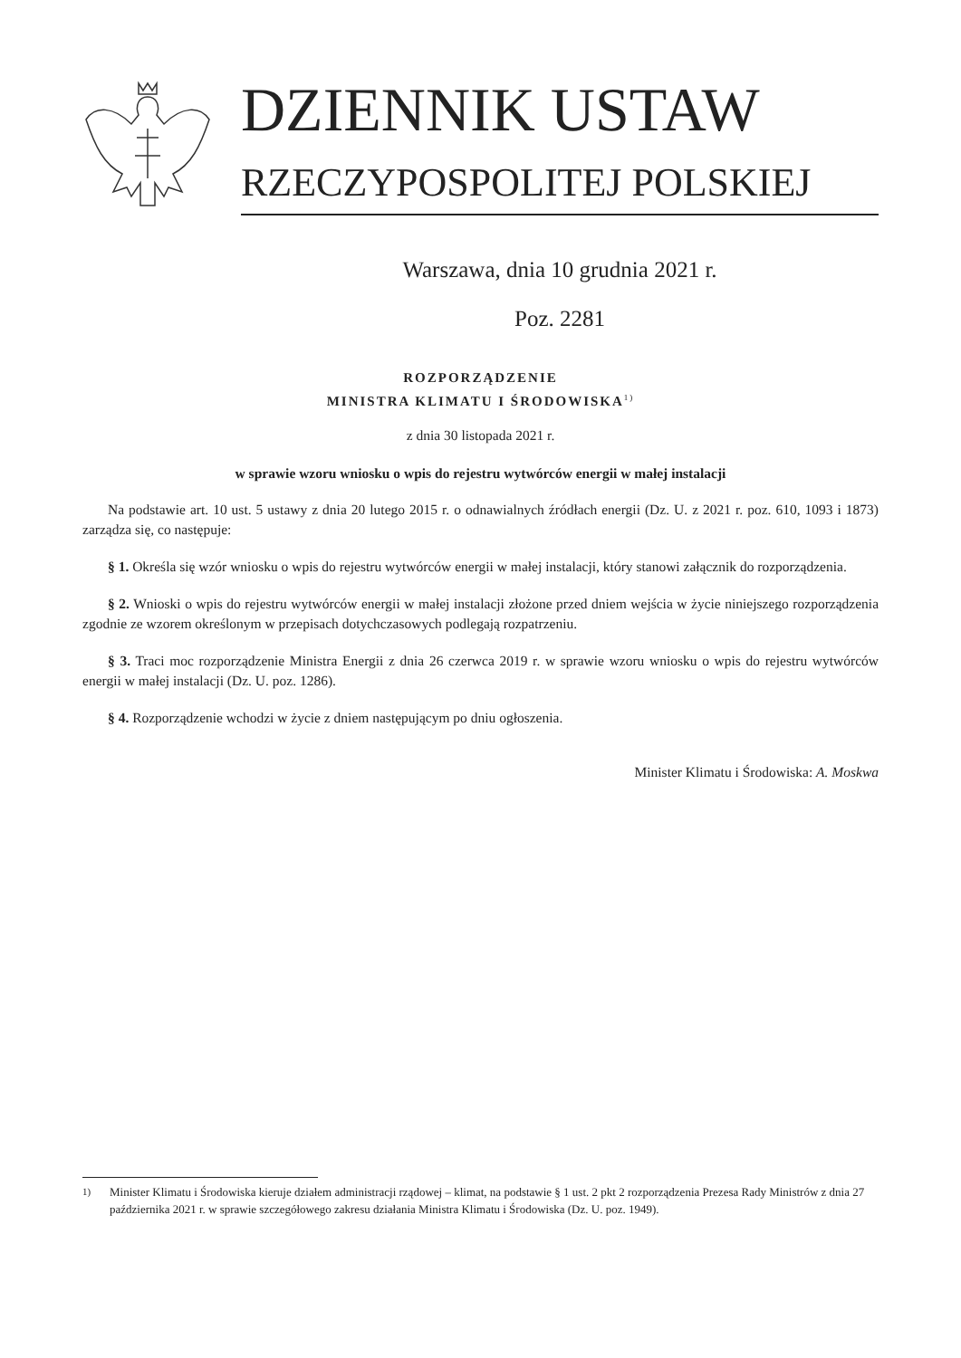DZIENNIK USTAW
RZECZYPOSPOLITEJ POLSKIEJ
Warszawa, dnia 10 grudnia 2021 r.
Poz. 2281
ROZPORZĄDZENIE
MINISTRA KLIMATU I ŚRODOWISKA<sup>1)</sup>
z dnia 30 listopada 2021 r.
w sprawie wzoru wniosku o wpis do rejestru wytwórców energii w małej instalacji
Na podstawie art. 10 ust. 5 ustawy z dnia 20 lutego 2015 r. o odnawialnych źródłach energii (Dz. U. z 2021 r. poz. 610, 1093 i 1873) zarządza się, co następuje:
§ 1. Określa się wzór wniosku o wpis do rejestru wytwórców energii w małej instalacji, który stanowi załącznik do rozporządzenia.
§ 2. Wnioski o wpis do rejestru wytwórców energii w małej instalacji złożone przed dniem wejścia w życie niniejszego rozporządzenia zgodnie ze wzorem określonym w przepisach dotychczasowych podlegają rozpatrzeniu.
§ 3. Traci moc rozporządzenie Ministra Energii z dnia 26 czerwca 2019 r. w sprawie wzoru wniosku o wpis do rejestru wytwórców energii w małej instalacji (Dz. U. poz. 1286).
§ 4. Rozporządzenie wchodzi w życie z dniem następującym po dniu ogłoszenia.
Minister Klimatu i Środowiska: A. Moskwa
<sup>1)</sup> Minister Klimatu i Środowiska kieruje działem administracji rządowej – klimat, na podstawie § 1 ust. 2 pkt 2 rozporządzenia Prezesa Rady Ministrów z dnia 27 października 2021 r. w sprawie szczegółowego zakresu działania Ministra Klimatu i Środowiska (Dz. U. poz. 1949).